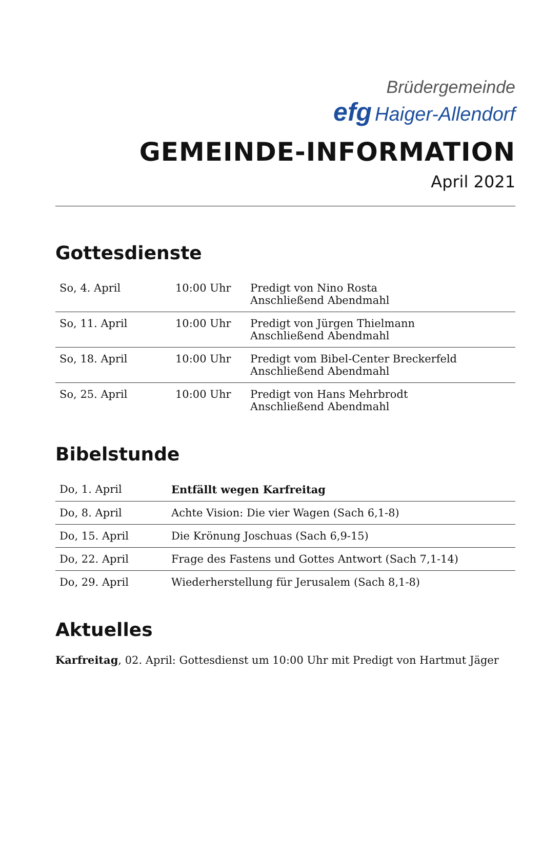Brüdergemeinde
efg Haiger-Allendorf
GEMEINDE-INFORMATION
April 2021
Gottesdienste
| So, 4. April | 10:00 Uhr | Predigt von Nino Rosta Anschließend Abendmahl |
| So, 11. April | 10:00 Uhr | Predigt von Jürgen Thielmann Anschließend Abendmahl |
| So, 18. April | 10:00 Uhr | Predigt vom Bibel-Center Breckerfeld Anschließend Abendmahl |
| So, 25. April | 10:00 Uhr | Predigt von Hans Mehrbrodt Anschließend Abendmahl |
Bibelstunde
| Do, 1. April | Entfällt wegen Karfreitag |
| Do, 8. April | Achte Vision: Die vier Wagen (Sach 6,1-8) |
| Do, 15. April | Die Krönung Joschuas (Sach 6,9-15) |
| Do, 22. April | Frage des Fastens und Gottes Antwort (Sach 7,1-14) |
| Do, 29. April | Wiederherstellung für Jerusalem (Sach 8,1-8) |
Aktuelles
Karfreitag, 02. April: Gottesdienst um 10:00 Uhr mit Predigt von Hartmut Jäger